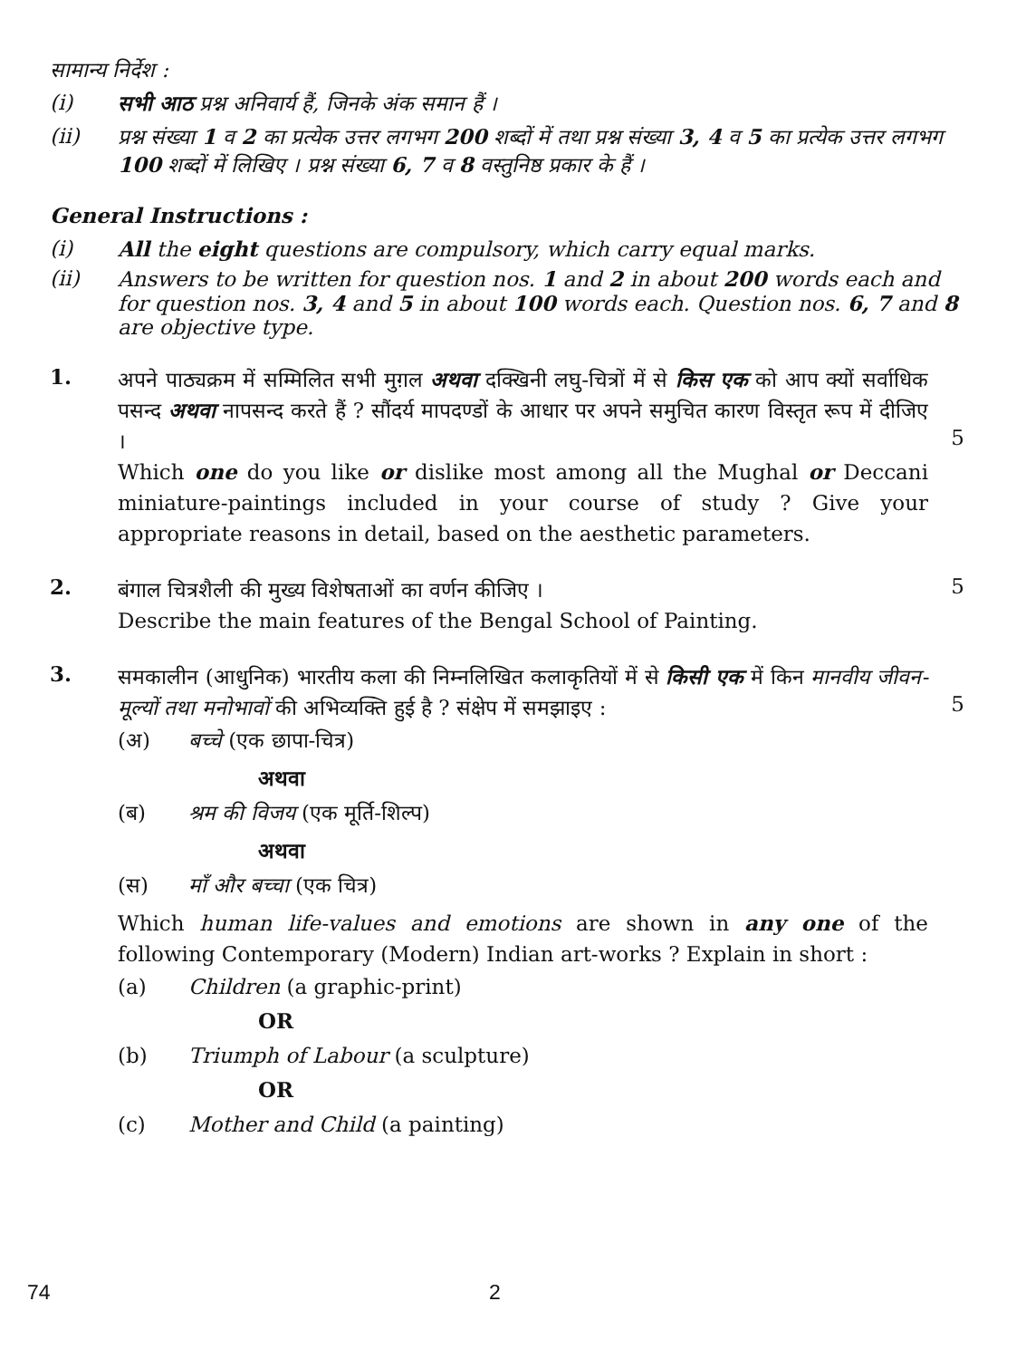सामान्य निर्देश :
(i) सभी आठ प्रश्न अनिवार्य हैं, जिनके अंक समान हैं ।
(ii) प्रश्न संख्या 1 व 2 का प्रत्येक उत्तर लगभग 200 शब्दों में तथा प्रश्न संख्या 3, 4 व 5 का प्रत्येक उत्तर लगभग 100 शब्दों में लिखिए । प्रश्न संख्या 6, 7 व 8 वस्तुनिष्ठ प्रकार के हैं ।
General Instructions :
(i) All the eight questions are compulsory, which carry equal marks.
(ii) Answers to be written for question nos. 1 and 2 in about 200 words each and for question nos. 3, 4 and 5 in about 100 words each. Question nos. 6, 7 and 8 are objective type.
1.
अपने पाठ्यक्रम में सम्मिलित सभी मुग़ल अथवा दक्खिनी लघु-चित्रों में से किस एक को आप क्यों सर्वाधिक पसन्द अथवा नापसन्द करते हैं ? सौंदर्य मापदण्डों के आधार पर अपने समुचित कारण विस्तृत रूप में दीजिए ।
Which one do you like or dislike most among all the Mughal or Deccani miniature-paintings included in your course of study ? Give your appropriate reasons in detail, based on the aesthetic parameters.
5
2.
बंगाल चित्रशैली की मुख्य विशेषताओं का वर्णन कीजिए ।
Describe the main features of the Bengal School of Painting.
5
3.
समकालीन (आधुनिक) भारतीय कला की निम्नलिखित कलाकृतियों में से किसी एक में किन मानवीय जीवन-मूल्यों तथा मनोभावों की अभिव्यक्ति हुई है ? संक्षेप में समझाइए :
(अ) बच्चे (एक छापा-चित्र)
अथवा
(ब) श्रम की विजय (एक मूर्ति-शिल्प)
अथवा
(स) माँ और बच्चा (एक चित्र)
Which human life-values and emotions are shown in any one of the following Contemporary (Modern) Indian art-works ? Explain in short :
(a) Children (a graphic-print)
OR
(b) Triumph of Labour (a sculpture)
OR
(c) Mother and Child (a painting)
5
74 2